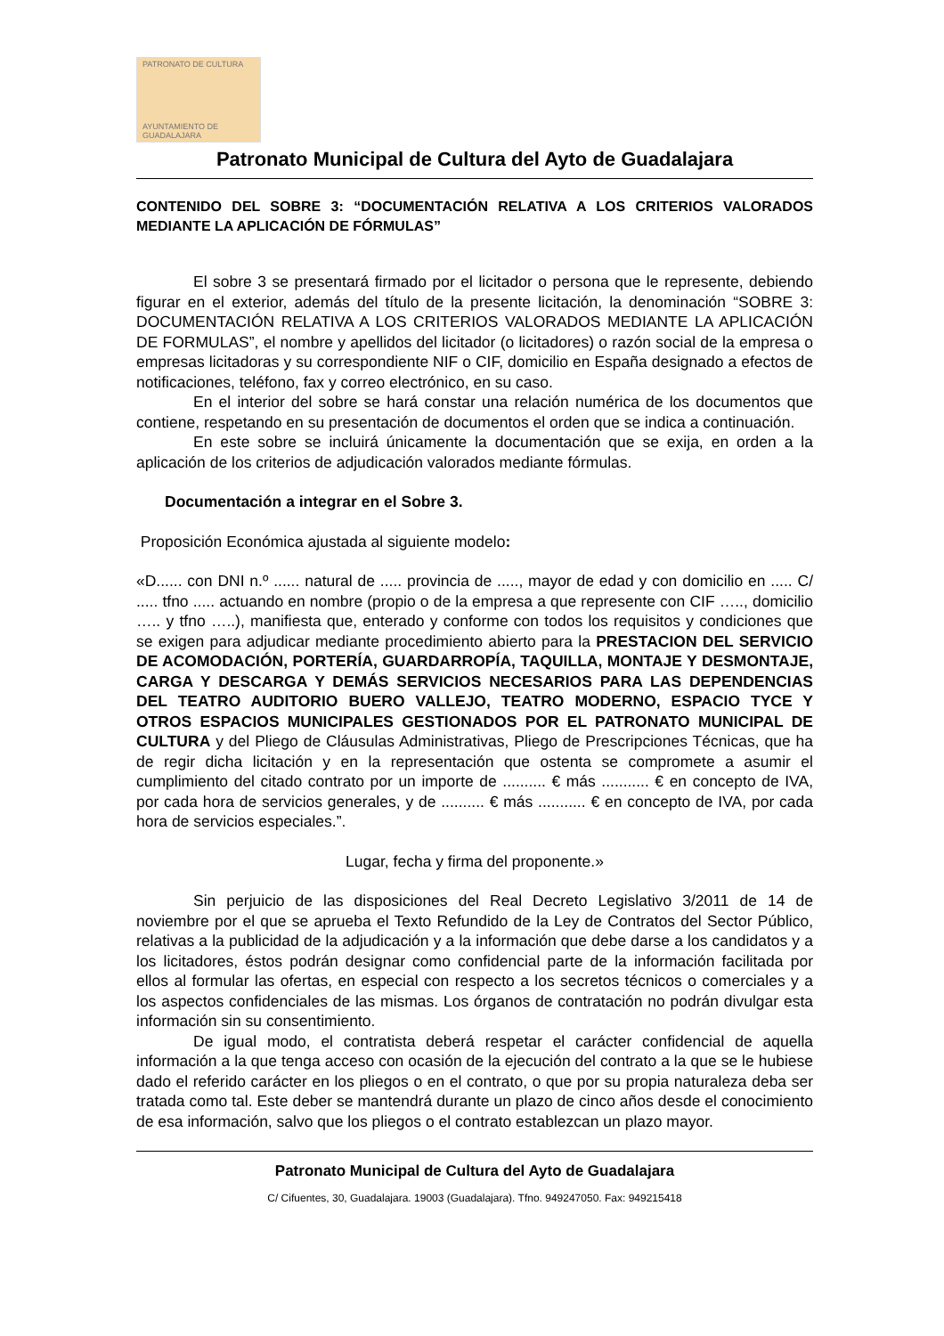PATRONATO DE CULTURA
AYUNTAMIENTO DE GUADALAJARA
Patronato Municipal de Cultura del Ayto de Guadalajara
CONTENIDO DEL SOBRE 3: “DOCUMENTACIÓN RELATIVA A LOS CRITERIOS VALORADOS MEDIANTE LA APLICACIÓN DE FÓRMULAS”
El sobre 3 se presentará firmado por el licitador o persona que le represente, debiendo figurar en el exterior, además del título de la presente licitación, la denominación “SOBRE 3: DOCUMENTACIÓN RELATIVA A LOS CRITERIOS VALORADOS MEDIANTE LA APLICACIÓN DE FORMULAS”, el nombre y apellidos del licitador (o licitadores) o razón social de la empresa o empresas licitadoras y su correspondiente NIF o CIF, domicilio en España designado a efectos de notificaciones, teléfono, fax y correo electrónico, en su caso.
En el interior del sobre se hará constar una relación numérica de los documentos que contiene, respetando en su presentación de documentos el orden que se indica a continuación.
En este sobre se incluirá únicamente la documentación que se exija, en orden a la aplicación de los criterios de adjudicación valorados mediante fórmulas.
Documentación a integrar en el Sobre 3.
Proposición Económica ajustada al siguiente modelo:
«D...... con DNI n.º ...... natural de ..... provincia de ....., mayor de edad y con domicilio en ..... C/ ..... tfno ..... actuando en nombre (propio o de la empresa a que represente con CIF ….., domicilio ….. y tfno …..), manifiesta que, enterado y conforme con todos los requisitos y condiciones que se exigen para adjudicar mediante procedimiento abierto para la PRESTACION DEL SERVICIO DE ACOMODACIÓN, PORTERÍA, GUARDARROPÍA, TAQUILLA, MONTAJE Y DESMONTAJE, CARGA Y DESCARGA Y DEMÁS SERVICIOS NECESARIOS PARA LAS DEPENDENCIAS DEL TEATRO AUDITORIO BUERO VALLEJO, TEATRO MODERNO, ESPACIO TYCE Y OTROS ESPACIOS MUNICIPALES GESTIONADOS POR EL PATRONATO MUNICIPAL DE CULTURA y del Pliego de Cláusulas Administrativas, Pliego de Prescripciones Técnicas, que ha de regir dicha licitación y en la representación que ostenta se compromete a asumir el cumplimiento del citado contrato por un importe de .......... € más ........... € en concepto de IVA, por cada hora de servicios generales, y de .......... € más ........... € en concepto de IVA, por cada hora de servicios especiales.”.
Lugar, fecha y firma del proponente.»
Sin perjuicio de las disposiciones del Real Decreto Legislativo 3/2011 de 14 de noviembre por el que se aprueba el Texto Refundido de la Ley de Contratos del Sector Público, relativas a la publicidad de la adjudicación y a la información que debe darse a los candidatos y a los licitadores, éstos podrán designar como confidencial parte de la información facilitada por ellos al formular las ofertas, en especial con respecto a los secretos técnicos o comerciales y a los aspectos confidenciales de las mismas. Los órganos de contratación no podrán divulgar esta información sin su consentimiento.
De igual modo, el contratista deberá respetar el carácter confidencial de aquella información a la que tenga acceso con ocasión de la ejecución del contrato a la que se le hubiese dado el referido carácter en los pliegos o en el contrato, o que por su propia naturaleza deba ser tratada como tal. Este deber se mantendrá durante un plazo de cinco años desde el conocimiento de esa información, salvo que los pliegos o el contrato establezcan un plazo mayor.
Patronato Municipal de Cultura del Ayto de Guadalajara
C/ Cifuentes, 30, Guadalajara. 19003 (Guadalajara). Tfno. 949247050. Fax: 949215418